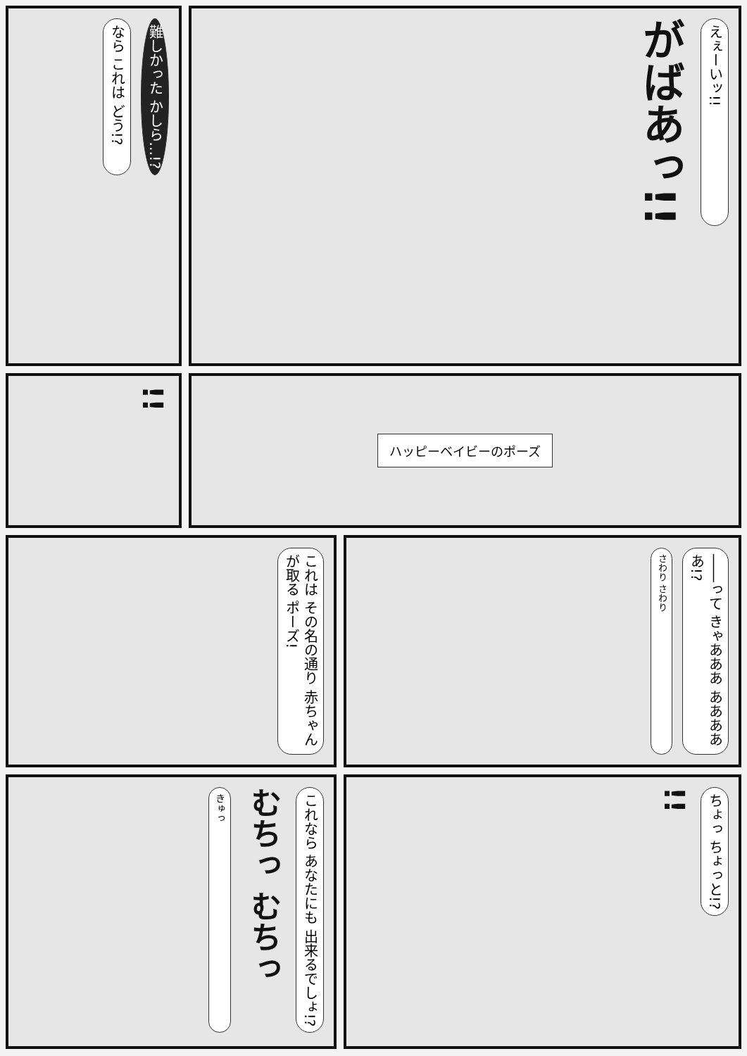難しかった かしら…!?
なら これは どう!?
えぇーいッ!!
がばあっ!!
!!
ハッピーベイビーのポーズ
これは その名の通り 赤ちゃんが取る ポーズ!
――って きゃあああ あああああ!?
さわり さわり
これなら あなたにも 出来るでしょ!?
むちっ むちっ
きゅっ
ちょっ ちょっと!?
!!